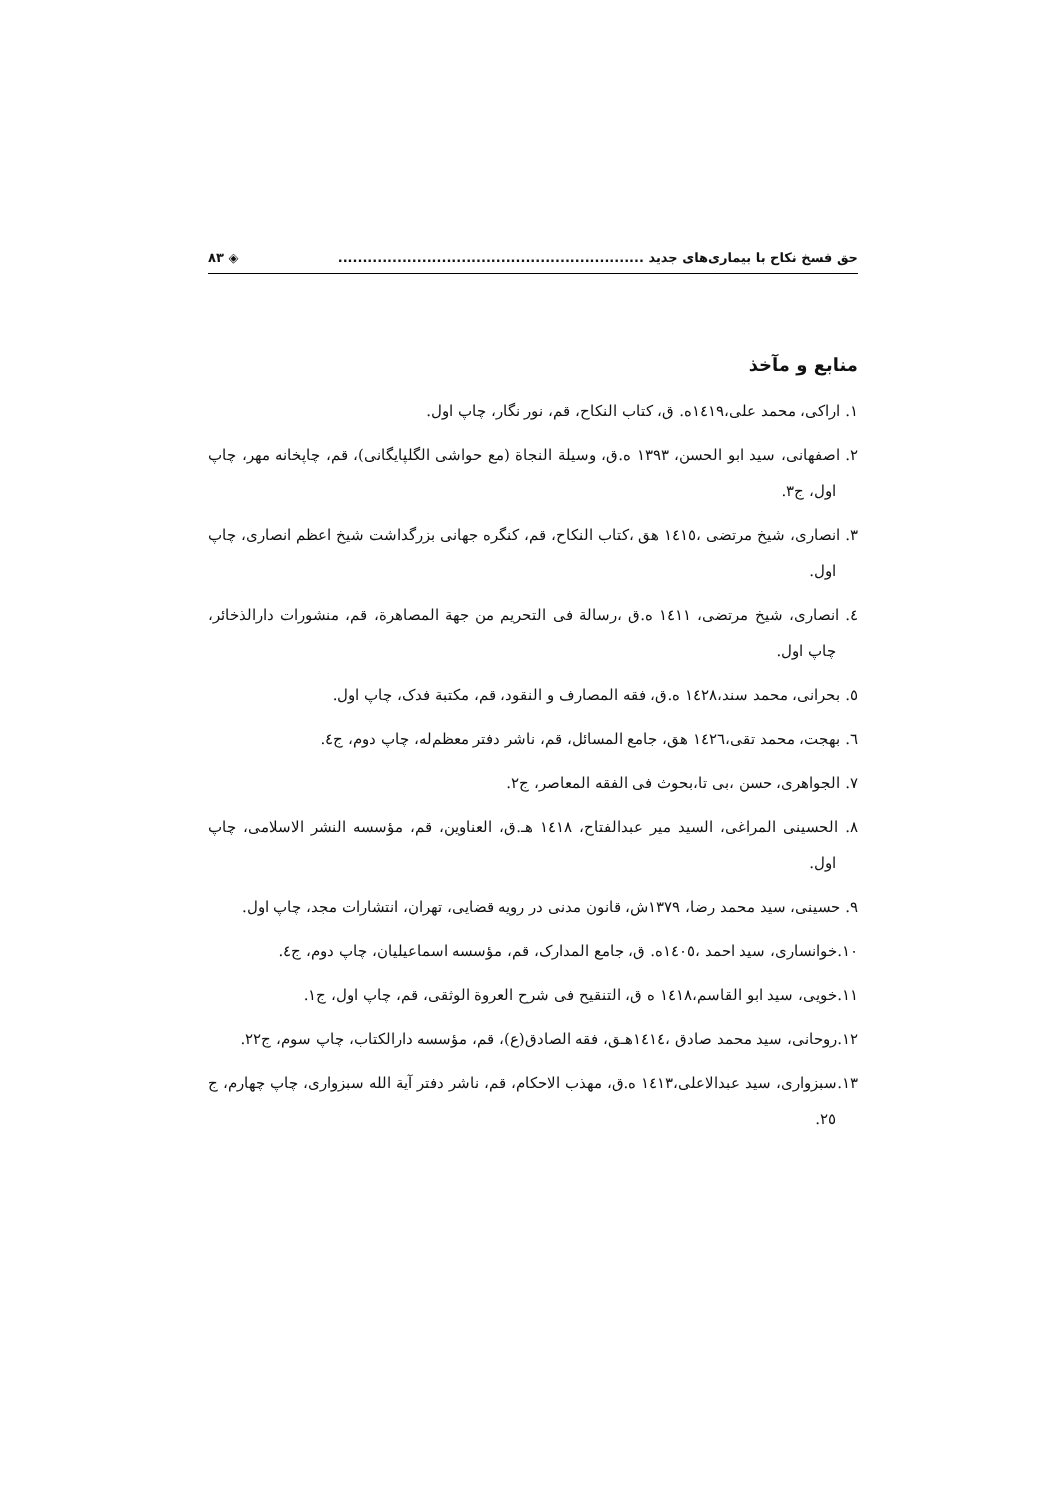حق فسخ نکاح با بیماری‌های جدید .............................................................. ◈ ۸۳
منابع و مآخذ
۱. اراکی، محمد علی،۱٤۱۹ه. ق، کتاب النکاح، قم، نور نگار، چاپ اول.
۲. اصفهانی، سید ابو الحسن، ۱۳۹۳ ه.ق، وسیلة النجاة (مع حواشی الگلپایگانی)، قم، چاپخانه مهر، چاپ اول، ج۳.
۳. انصاری، شیخ مرتضی ،۱٤۱٥ هق ،کتاب النکاح، قم، کنگره جهانی بزرگداشت شیخ اعظم انصاری، چاپ اول.
٤. انصاری، شیخ مرتضی، ۱٤۱۱ ه.ق ،رسالة فی التحریم من جهة المصاهرة، قم، منشورات دارالذخائر، چاپ اول.
٥. بحرانی، محمد سند،۱٤۲۸ ه.ق، فقه المصارف و النقود، قم، مکتبة فدک، چاپ اول.
٦. بهجت، محمد تقی،۱٤۲٦ هق، جامع المسائل، قم، ناشر دفتر معظم‌له، چاپ دوم، ج٤.
۷. الجواهری، حسن ،بی تا،بحوث فی الفقه المعاصر، ج۲.
۸. الحسینی المراغی، السید میر عبدالفتاح، ۱٤۱۸ هـ.ق، العناوین، قم، مؤسسه النشر الاسلامی، چاپ اول.
۹. حسینی، سید محمد رضا، ۱۳۷۹ش، قانون مدنی در رویه قضایی، تهران، انتشارات مجد، چاپ اول.
۱۰.خوانساری، سید احمد ،۱٤۰٥ه. ق، جامع المدارک، قم، مؤسسه اسماعیلیان، چاپ دوم، ج٤.
۱۱.خویی، سید ابو القاسم،۱٤۱۸ ه ق، التنقیح فی شرح العروة الوثقی، قم، چاپ اول، ج۱.
۱۲.روحانی، سید محمد صادق ،۱٤۱٤هـق، فقه الصادق(ع)، قم، مؤسسه دارالکتاب، چاپ سوم، ج۲۲.
۱۳.سبزواری، سید عبدالاعلی،۱٤۱۳ ه.ق، مهذب الاحکام، قم، ناشر دفتر آیة الله سبزواری، چاپ چهارم، ج ۲٥.